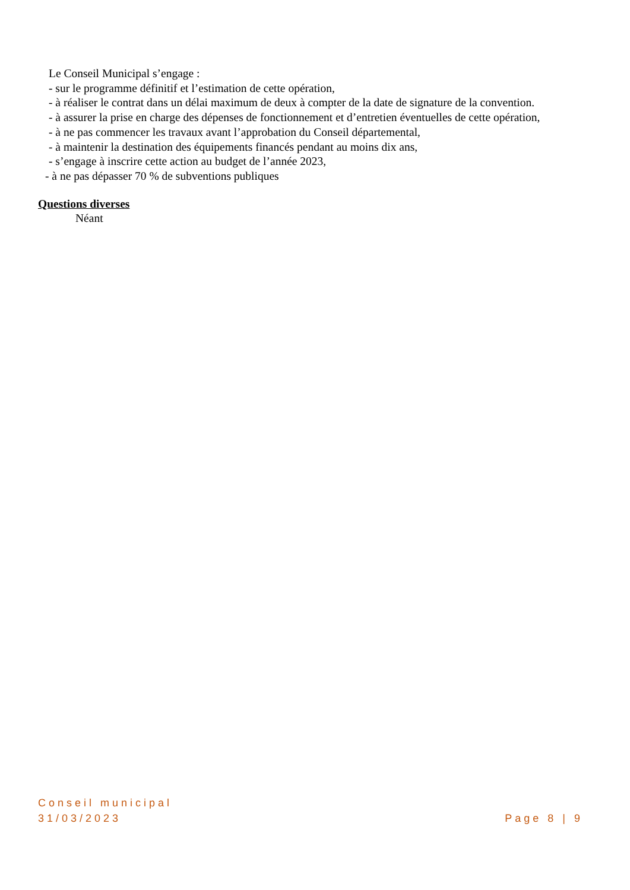Le Conseil Municipal s’engage :
- sur le programme définitif et l’estimation de cette opération,
- à réaliser le contrat dans un délai maximum de deux à compter de la date de signature de la convention.
- à assurer la prise en charge des dépenses de fonctionnement et d’entretien éventuelles de cette opération,
- à ne pas commencer les travaux avant l’approbation du Conseil départemental,
- à maintenir la destination des équipements financés pendant au moins dix ans,
- s’engage à inscrire cette action au budget de l’année 2023,
- à ne pas dépasser 70 % de subventions publiques
Questions diverses
Néant
Conseil municipal
31/03/2023 Page 8 | 9